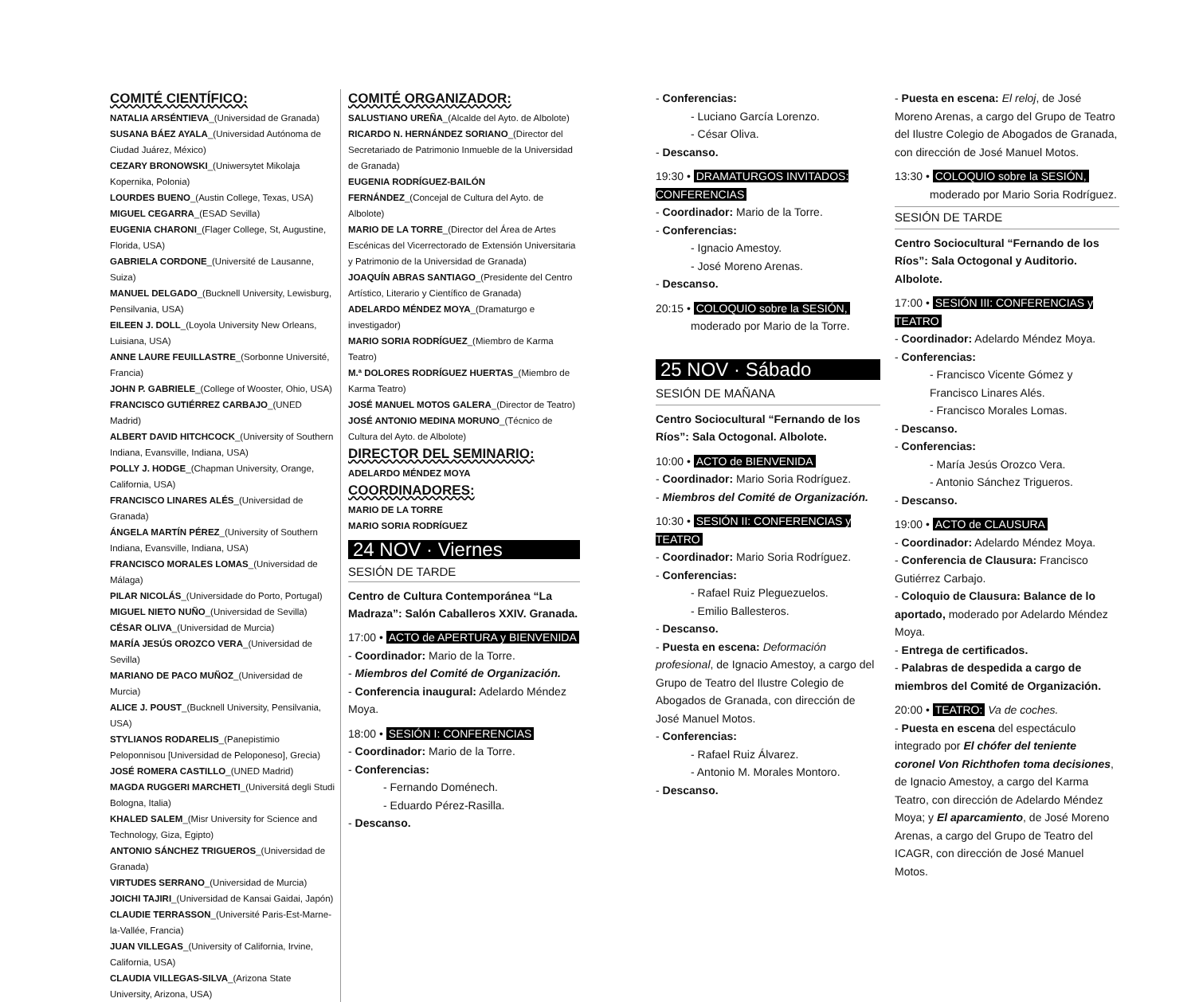COMITÉ CIENTÍFICO:
NATALIA ARSÉNTIEVA_(Universidad de Granada)
SUSANA BÁEZ AYALA_(Universidad Autónoma de Ciudad Juárez, México)
CEZARY BRONOWSKI_(Uniwersytet Mikolaja Kopernika, Polonia)
LOURDES BUENO_(Austin College, Texas, USA)
MIGUEL CEGARRA_(ESAD Sevilla)
EUGENIA CHARONI_(Flager College, St, Augustine, Florida, USA)
GABRIELA CORDONE_(Université de Lausanne, Suiza)
MANUEL DELGADO_(Bucknell University, Lewisburg, Pensilvania, USA)
EILEEN J. DOLL_(Loyola University New Orleans, Luisiana, USA)
ANNE LAURE FEUILLASTRE_(Sorbonne Université, Francia)
JOHN P. GABRIELE_(College of Wooster, Ohio, USA)
FRANCISCO GUTIÉRREZ CARBAJO_(UNED Madrid)
ALBERT DAVID HITCHCOCK_(University of Southern Indiana, Evansville, Indiana, USA)
POLLY J. HODGE_(Chapman University, Orange, California, USA)
FRANCISCO LINARES ALÉS_(Universidad de Granada)
ÁNGELA MARTÍN PÉREZ_(University of Southern Indiana, Evansville, Indiana, USA)
FRANCISCO MORALES LOMAS_(Universidad de Málaga)
PILAR NICOLÁS_(Universidade do Porto, Portugal)
MIGUEL NIETO NUÑO_(Universidad de Sevilla)
CÉSAR OLIVA_(Universidad de Murcia)
MARÍA JESÚS OROZCO VERA_(Universidad de Sevilla)
MARIANO DE PACO MUÑOZ_(Universidad de Murcia)
ALICE J. POUST_(Bucknell University, Pensilvania, USA)
STYLIANOS RODARELIS_(Panepistimio Peloponnisou [Universidad de Peloponeso], Grecia)
JOSÉ ROMERA CASTILLO_(UNED Madrid)
MAGDA RUGGERI MARCHETI_(Universitá degli Studi Bologna, Italia)
KHALED SALEM_(Misr University for Science and Technology, Giza, Egipto)
ANTONIO SÁNCHEZ TRIGUEROS_(Universidad de Granada)
VIRTUDES SERRANO_(Universidad de Murcia)
JOICHI TAJIRI_(Universidad de Kansai Gaidai, Japón)
CLAUDIE TERRASSON_(Université Paris-Est-Marne-la-Vallée, Francia)
JUAN VILLEGAS_(University of California, Irvine, California, USA)
CLAUDIA VILLEGAS-SILVA_(Arizona State University, Arizona, USA)
COMITÉ ORGANIZADOR:
SALUSTIANO UREÑA_(Alcalde del Ayto. de Albolote)
RICARDO N. HERNÁNDEZ SORIANO_(Director del Secretariado de Patrimonio Inmueble de la Universidad de Granada)
EUGENIA RODRÍGUEZ-BAILÓN FERNÁNDEZ_(Concejal de Cultura del Ayto. de Albolote)
MARIO DE LA TORRE_(Director del Área de Artes Escénicas del Vicerrectorado de Extensión Universitaria y Patrimonio de la Universidad de Granada)
JOAQUÍN ABRAS SANTIAGO_(Presidente del Centro Artístico, Literario y Científico de Granada)
ADELARDO MÉNDEZ MOYA_(Dramaturgo e investigador)
MARIO SORIA RODRÍGUEZ_(Miembro de Karma Teatro)
M.ª DOLORES RODRÍGUEZ HUERTAS_(Miembro de Karma Teatro)
JOSÉ MANUEL MOTOS GALERA_(Director de Teatro)
JOSÉ ANTONIO MEDINA MORUNO_(Técnico de Cultura del Ayto. de Albolote)
DIRECTOR DEL SEMINARIO:
ADELARDO MÉNDEZ MOYA
COORDINADORES:
MARIO DE LA TORRE
MARIO SORIA RODRÍGUEZ
24 NOV · Viernes
SESIÓN DE TARDE
Centro de Cultura Contemporánea “La Madraza”: Salón Caballeros XXIV. Granada.
17:00 • ACTO de APERTURA y BIENVENIDA
- Coordinador: Mario de la Torre.
- Miembros del Comité de Organización.
- Conferencia inaugural: Adelardo Méndez Moya.
18:00 • SESIÓN I: CONFERENCIAS
- Coordinador: Mario de la Torre.
- Conferencias:
- Fernando Doménech.
- Eduardo Pérez-Rasilla.
- Descanso.
- Conferencias:
- Luciano García Lorenzo.
- César Oliva.
- Descanso.
19:30 • DRAMATURGOS INVITADOS: CONFERENCIAS
- Coordinador: Mario de la Torre.
- Conferencias:
- Ignacio Amestoy.
- José Moreno Arenas.
- Descanso.
20:15 • COLOQUIO sobre la SESIÓN,
moderado por Mario de la Torre.
25 NOV · Sábado
SESIÓN DE MAÑANA
Centro Sociocultural “Fernando de los Ríos”: Sala Octogonal. Albolote.
10:00 • ACTO de BIENVENIDA
- Coordinador: Mario Soria Rodríguez.
- Miembros del Comité de Organización.
10:30 • SESIÓN II: CONFERENCIAS y TEATRO
- Coordinador: Mario Soria Rodríguez.
- Conferencias:
- Rafael Ruiz Pleguezuelos.
- Emilio Ballesteros.
- Descanso.
- Puesta en escena: Deformación profesional, de Ignacio Amestoy, a cargo del Grupo de Teatro del Ilustre Colegio de Abogados de Granada, con dirección de José Manuel Motos.
- Conferencias:
- Rafael Ruiz Álvarez.
- Antonio M. Morales Montoro.
- Descanso.
- Puesta en escena: El reloj, de José Moreno Arenas, a cargo del Grupo de Teatro del Ilustre Colegio de Abogados de Granada, con dirección de José Manuel Motos.
13:30 • COLOQUIO sobre la SESIÓN,
moderado por Mario Soria Rodríguez.
SESIÓN DE TARDE
Centro Sociocultural “Fernando de los Ríos”: Sala Octogonal y Auditorio. Albolote.
17:00 • SESIÓN III: CONFERENCIAS y TEATRO
- Coordinador: Adelardo Méndez Moya.
- Conferencias:
- Francisco Vicente Gómez y Francisco Linares Alés.
- Francisco Morales Lomas.
- Descanso.
- Conferencias:
- María Jesús Orozco Vera.
- Antonio Sánchez Trigueros.
- Descanso.
19:00 • ACTO de CLAUSURA
- Coordinador: Adelardo Méndez Moya.
- Conferencia de Clausura: Francisco Gutiérrez Carbajo.
- Coloquio de Clausura: Balance de lo aportado, moderado por Adelardo Méndez Moya.
- Entrega de certificados.
- Palabras de despedida a cargo de miembros del Comité de Organización.
20:00 • TEATRO: Va de coches.
- Puesta en escena del espectáculo integrado por El chófer del teniente coronel Von Richthofen toma decisiones, de Ignacio Amestoy, a cargo del Karma Teatro, con dirección de Adelardo Méndez Moya; y El aparcamiento, de José Moreno Arenas, a cargo del Grupo de Teatro del ICAGR, con dirección de José Manuel Motos.